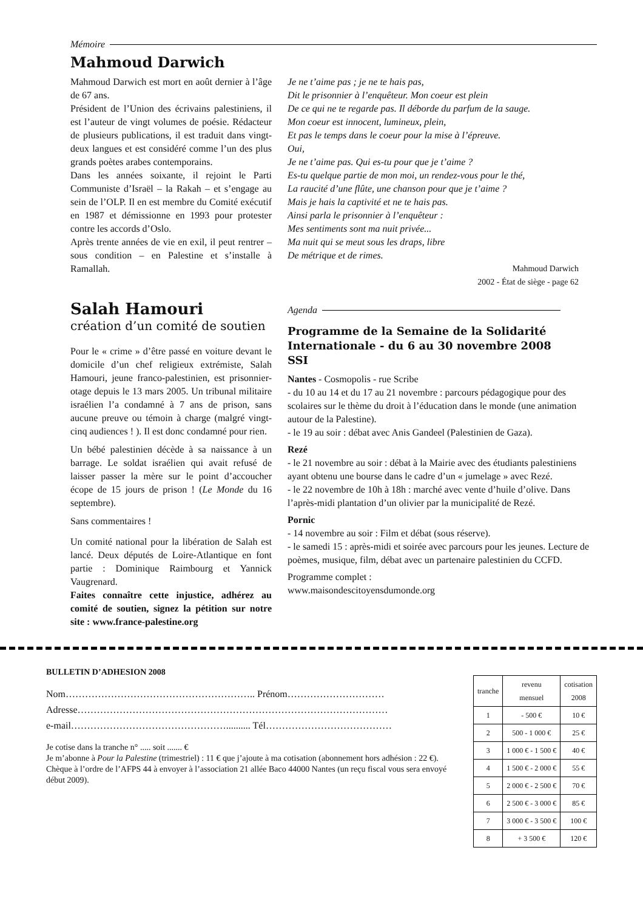Mémoire
Mahmoud Darwich
Mahmoud Darwich est mort en août dernier à l’âge de 67 ans.
Président de l’Union des écrivains palestiniens, il est l’auteur de vingt volumes de poésie. Rédacteur de plusieurs publications, il est traduit dans vingt-deux langues et est considéré comme l’un des plus grands poètes arabes contemporains.
Dans les années soixante, il rejoint le Parti Communiste d’Israël – la Rakah – et s’engage au sein de l’OLP. Il en est membre du Comité exécutif en 1987 et démissionne en 1993 pour protester contre les accords d’Oslo.
Après trente années de vie en exil, il peut rentrer – sous condition – en Palestine et s’installe à Ramallah.
Salah Hamouri
création d’un comité de soutien
Pour le « crime » d’être passé en voiture devant le domicile d’un chef religieux extrémiste, Salah Hamouri, jeune franco-palestinien, est prisonnier-otage depuis le 13 mars 2005. Un tribunal militaire israélien l’a condamné à 7 ans de prison, sans aucune preuve ou témoin à charge (malgré vingt-cinq audiences ! ). Il est donc condamné pour rien.
Un bébé palestinien décède à sa naissance à un barrage. Le soldat israélien qui avait refusé de laisser passer la mère sur le point d’accoucher écope de 15 jours de prison ! (Le Monde du 16 septembre).
Sans commentaires !
Un comité national pour la libération de Salah est lancé. Deux députés de Loire-Atlantique en font partie : Dominique Raimbourg et Yannick Vaugrenard.
Faites connaître cette injustice, adhérez au comité de soutien, signez la pétition sur notre site : www.france-palestine.org
Je ne t’aime pas ; je ne te hais pas,
Dit le prisonnier à l’enquêteur. Mon coeur est plein
De ce qui ne te regarde pas. Il déborde du parfum de la sauge.
Mon coeur est innocent, lumineux, plein,
Et pas le temps dans le coeur pour la mise à l’épreuve.
Oui,
Je ne t’aime pas. Qui es-tu pour que je t’aime ?
Es-tu quelque partie de mon moi, un rendez-vous pour le thé,
La raucité d’une flûte, une chanson pour que je t’aime ?
Mais je hais la captivité et ne te hais pas.
Ainsi parla le prisonnier à l’enquêteur :
Mes sentiments sont ma nuit privée...
Ma nuit qui se meut sous les draps, libre
De métrique et de rimes.
Mahmoud Darwich
2002 - État de siège - page 62
Agenda
Programme de la Semaine de la Solidarité Internationale - du 6 au 30 novembre 2008
SSI
Nantes - Cosmopolis - rue Scribe
- du 10 au 14 et du 17 au 21 novembre : parcours pédagogique pour des scolaires sur le thème du droit à l’éducation dans le monde (une animation autour de la Palestine).
- le 19 au soir : débat avec Anis Gandeel (Palestinien de Gaza).
Rezé
- le 21 novembre au soir : débat à la Mairie avec des étudiants palestiniens ayant obtenu une bourse dans le cadre d’un « jumelage » avec Rezé.
- le 22 novembre de 10h à 18h : marché avec vente d’huile d’olive. Dans l’après-midi plantation d’un olivier par la municipalité de Rezé.
Pornic
- 14 novembre au soir : Film et débat (sous réserve).
- le samedi 15 : après-midi et soirée avec parcours pour les jeunes. Lecture de poèmes, musique, film, débat avec un partenaire palestinien du CCFD.
Programme complet :
www.maisondescitoyensdumonde.org
BULLETIN D’ADHESION 2008
Nom………………………………………………….. Prénom…………………………
Adresse……………………………………………………………………………………
e-mail………………………………………….......... Tél…………………………………
Je cotise dans la tranche n° ..... soit ....... €
Je m’abonne à Pour la Palestine (trimestriel) : 11 € que j’ajoute à ma cotisation (abonnement hors adhésion : 22 €).
Chèque à l’ordre de l’AFPS 44 à envoyer à l’association 21 allée Baco 44000 Nantes (un reçu fiscal vous sera envoyé début 2009).
| tranche | revenu mensuel | cotisation 2008 |
| --- | --- | --- |
| 1 | - 500 € | 10 € |
| 2 | 500 - 1 000 € | 25 € |
| 3 | 1 000 € - 1 500 € | 40 € |
| 4 | 1 500 € - 2 000 € | 55 € |
| 5 | 2 000 € - 2 500 € | 70 € |
| 6 | 2 500 € - 3 000 € | 85 € |
| 7 | 3 000 € - 3 500 € | 100 € |
| 8 | + 3 500 € | 120 € |